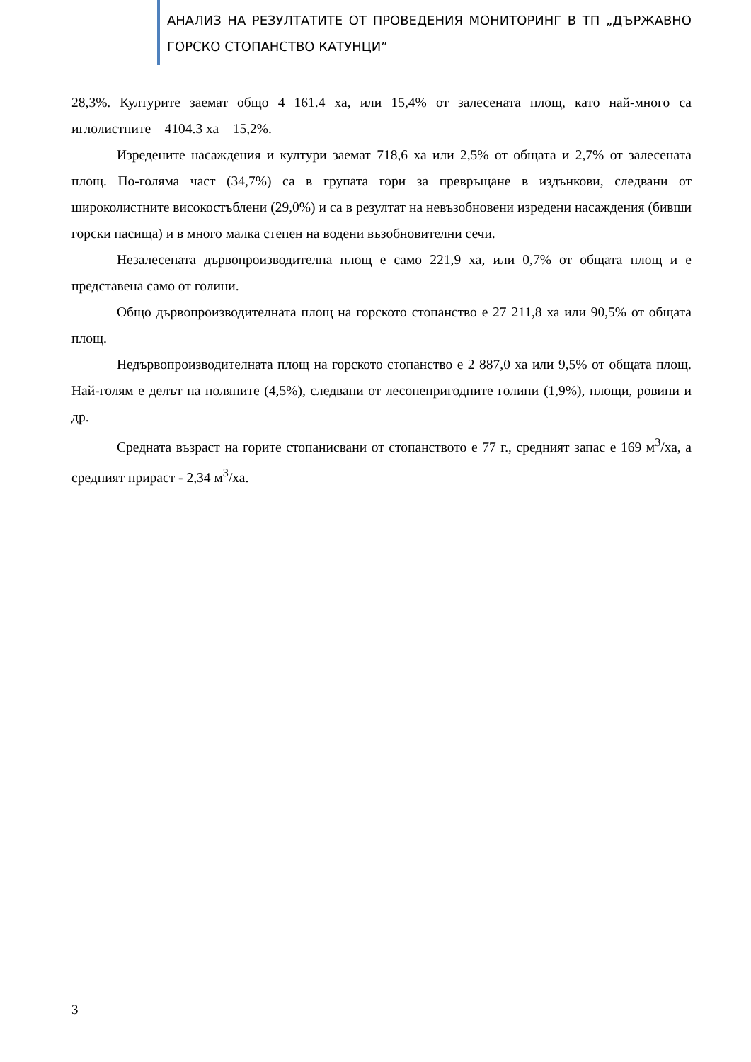АНАЛИЗ НА РЕЗУЛТАТИТЕ ОТ ПРОВЕДЕНИЯ МОНИТОРИНГ В ТП „ДЪРЖАВНО ГОРСКО СТОПАНСТВО КАТУНЦИ”
28,3%. Културите заемат общо 4 161.4 ха, или 15,4% от залесената площ, като най-много са иглолистните – 4104.3 ха – 15,2%.
Изредените насаждения и култури заемат 718,6 ха или 2,5% от общата и 2,7% от залесената площ. По-голяма част (34,7%) са в групата гори за превръщане в издънкови, следвани от широколистните високостъблени (29,0%) и са в резултат на невъзобновени изредени насаждения (бивши горски пасища) и в много малка степен на водени възобновителни сечи.
Незалесената дървопроизводителна площ е само 221,9 ха, или 0,7% от общата площ и е представена само от голини.
Общо дървопроизводителната площ на горското стопанство е 27 211,8 ха или 90,5% от общата площ.
Недървопроизводителната площ на горското стопанство е 2 887,0 ха или 9,5% от общата площ. Най-голям е делът на поляните (4,5%), следвани от лесонепригодните голини (1,9%), площи, ровини и др.
Средната възраст на горите стопанисвани от стопанството е 77 г., средният запас е 169 м<sup>3</sup>/ха, а средният прираст - 2,34 м<sup>3</sup>/ха.
3